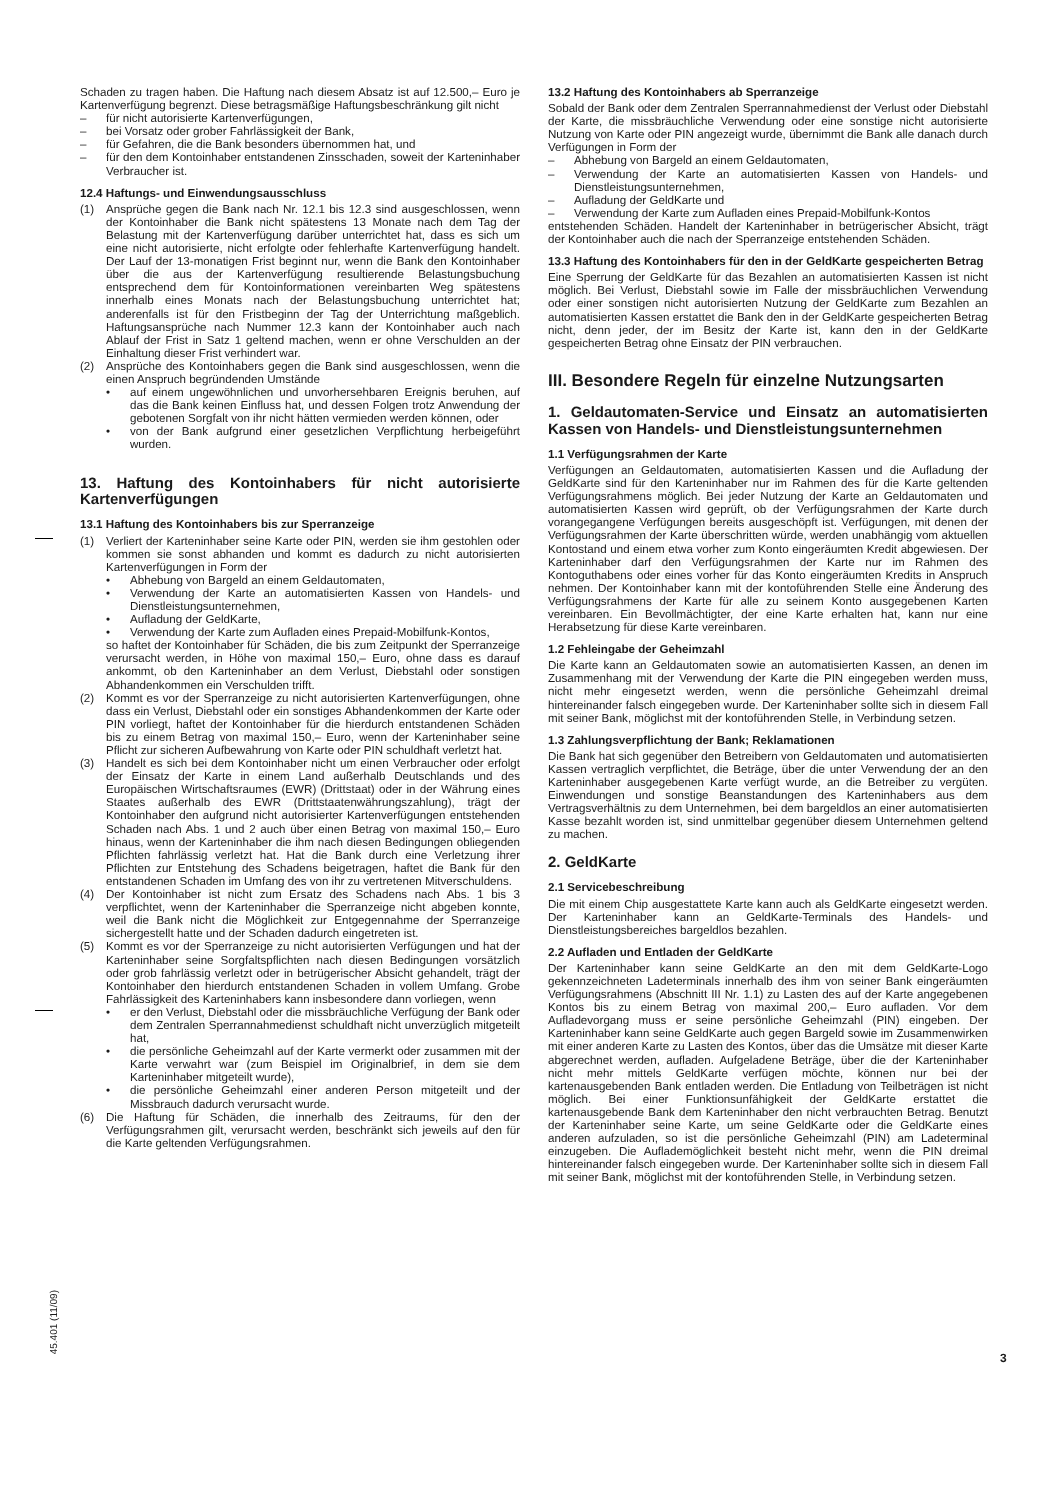Schaden zu tragen haben. Die Haftung nach diesem Absatz ist auf 12.500,– Euro je Kartenverfügung begrenzt. Diese betragsmäßige Haftungsbeschränkung gilt nicht
– für nicht autorisierte Kartenverfügungen,
– bei Vorsatz oder grober Fahrlässigkeit der Bank,
– für Gefahren, die die Bank besonders übernommen hat, und
– für den dem Kontoinhaber entstandenen Zinsschaden, soweit der Karteninhaber Verbraucher ist.
12.4 Haftungs- und Einwendungsausschluss
(1) Ansprüche gegen die Bank nach Nr. 12.1 bis 12.3 sind ausgeschlossen, wenn der Kontoinhaber die Bank nicht spätestens 13 Monate nach dem Tag der Belastung mit der Kartenverfügung darüber unterrichtet hat, dass es sich um eine nicht autorisierte, nicht erfolgte oder fehlerhafte Kartenverfügung handelt. Der Lauf der 13-monatigen Frist beginnt nur, wenn die Bank den Kontoinhaber über die aus der Kartenverfügung resultierende Belastungsbuchung entsprechend dem für Kontoinformationen vereinbarten Weg spätestens innerhalb eines Monats nach der Belastungsbuchung unterrichtet hat; anderenfalls ist für den Fristbeginn der Tag der Unterrichtung maßgeblich. Haftungsansprüche nach Nummer 12.3 kann der Kontoinhaber auch nach Ablauf der Frist in Satz 1 geltend machen, wenn er ohne Verschulden an der Einhaltung dieser Frist verhindert war.
(2) Ansprüche des Kontoinhabers gegen die Bank sind ausgeschlossen, wenn die einen Anspruch begründenden Umstände
• auf einem ungewöhnlichen und unvorhersehbaren Ereignis beruhen, auf das die Bank keinen Einfluss hat, und dessen Folgen trotz Anwendung der gebotenen Sorgfalt von ihr nicht hätten vermieden werden können, oder
• von der Bank aufgrund einer gesetzlichen Verpflichtung herbeigeführt wurden.
13. Haftung des Kontoinhabers für nicht autorisierte Kartenverfügungen
13.1 Haftung des Kontoinhabers bis zur Sperranzeige
(1) Verliert der Karteninhaber seine Karte oder PIN, werden sie ihm gestohlen oder kommen sie sonst abhanden und kommt es dadurch zu nicht autorisierten Kartenverfügungen in Form der
• Abhebung von Bargeld an einem Geldautomaten,
• Verwendung der Karte an automatisierten Kassen von Handels- und Dienstleistungsunternehmen,
• Aufladung der GeldKarte,
• Verwendung der Karte zum Aufladen eines Prepaid-Mobilfunk-Kontos,
so haftet der Kontoinhaber für Schäden, die bis zum Zeitpunkt der Sperranzeige verursacht werden, in Höhe von maximal 150,– Euro, ohne dass es darauf ankommt, ob den Karteninhaber an dem Verlust, Diebstahl oder sonstigen Abhandenkommen ein Verschulden trifft.
(2) Kommt es vor der Sperranzeige zu nicht autorisierten Kartenverfügungen, ohne dass ein Verlust, Diebstahl oder ein sonstiges Abhandenkommen der Karte oder PIN vorliegt, haftet der Kontoinhaber für die hierdurch entstandenen Schäden bis zu einem Betrag von maximal 150,– Euro, wenn der Karteninhaber seine Pflicht zur sicheren Aufbewahrung von Karte oder PIN schuldhaft verletzt hat.
(3) Handelt es sich bei dem Kontoinhaber nicht um einen Verbraucher oder erfolgt der Einsatz der Karte in einem Land außerhalb Deutschlands und des Europäischen Wirtschaftsraumes (EWR) (Drittstaat) oder in der Währung eines Staates außerhalb des EWR (Drittstaatenwährungszahlung), trägt der Kontoinhaber den aufgrund nicht autorisierter Kartenverfügungen entstehenden Schaden nach Abs. 1 und 2 auch über einen Betrag von maximal 150,– Euro hinaus, wenn der Karteninhaber die ihm nach diesen Bedingungen obliegenden Pflichten fahrlässig verletzt hat. Hat die Bank durch eine Verletzung ihrer Pflichten zur Entstehung des Schadens beigetragen, haftet die Bank für den entstandenen Schaden im Umfang des von ihr zu vertretenen Mitverschuldens.
(4) Der Kontoinhaber ist nicht zum Ersatz des Schadens nach Abs. 1 bis 3 verpflichtet, wenn der Karteninhaber die Sperranzeige nicht abgeben konnte, weil die Bank nicht die Möglichkeit zur Entgegennahme der Sperranzeige sichergestellt hatte und der Schaden dadurch eingetreten ist.
(5) Kommt es vor der Sperranzeige zu nicht autorisierten Verfügungen und hat der Karteninhaber seine Sorgfaltspflichten nach diesen Bedingungen vorsätzlich oder grob fahrlässig verletzt oder in betrügerischer Absicht gehandelt, trägt der Kontoinhaber den hierdurch entstandenen Schaden in vollem Umfang. Grobe Fahrlässigkeit des Karteninhabers kann insbesondere dann vorliegen, wenn
• er den Verlust, Diebstahl oder die missbräuchliche Verfügung der Bank oder dem Zentralen Sperrannahmedienst schuldhaft nicht unverzüglich mitgeteilt hat,
• die persönliche Geheimzahl auf der Karte vermerkt oder zusammen mit der Karte verwahrt war (zum Beispiel im Originalbrief, in dem sie dem Karteninhaber mitgeteilt wurde),
• die persönliche Geheimzahl einer anderen Person mitgeteilt und der Missbrauch dadurch verursacht wurde.
(6) Die Haftung für Schäden, die innerhalb des Zeitraums, für den der Verfügungsrahmen gilt, verursacht werden, beschränkt sich jeweils auf den für die Karte geltenden Verfügungsrahmen.
13.2 Haftung des Kontoinhabers ab Sperranzeige
Sobald der Bank oder dem Zentralen Sperrannahmedienst der Verlust oder Diebstahl der Karte, die missbräuchliche Verwendung oder eine sonstige nicht autorisierte Nutzung von Karte oder PIN angezeigt wurde, übernimmt die Bank alle danach durch Verfügungen in Form der
– Abhebung von Bargeld an einem Geldautomaten,
– Verwendung der Karte an automatisierten Kassen von Handels- und Dienstleistungsunternehmen,
– Aufladung der GeldKarte und
– Verwendung der Karte zum Aufladen eines Prepaid-Mobilfunk-Kontos
entstehenden Schäden. Handelt der Karteninhaber in betrügerischer Absicht, trägt der Kontoinhaber auch die nach der Sperranzeige entstehenden Schäden.
13.3 Haftung des Kontoinhabers für den in der GeldKarte gespeicherten Betrag
Eine Sperrung der GeldKarte für das Bezahlen an automatisierten Kassen ist nicht möglich. Bei Verlust, Diebstahl sowie im Falle der missbräuchlichen Verwendung oder einer sonstigen nicht autorisierten Nutzung der GeldKarte zum Bezahlen an automatisierten Kassen erstattet die Bank den in der GeldKarte gespeicherten Betrag nicht, denn jeder, der im Besitz der Karte ist, kann den in der GeldKarte gespeicherten Betrag ohne Einsatz der PIN verbrauchen.
III. Besondere Regeln für einzelne Nutzungsarten
1. Geldautomaten-Service und Einsatz an automatisierten Kassen von Handels- und Dienstleistungsunternehmen
1.1 Verfügungsrahmen der Karte
Verfügungen an Geldautomaten, automatisierten Kassen und die Aufladung der GeldKarte sind für den Karteninhaber nur im Rahmen des für die Karte geltenden Verfügungsrahmens möglich. Bei jeder Nutzung der Karte an Geldautomaten und automatisierten Kassen wird geprüft, ob der Verfügungsrahmen der Karte durch vorangegangene Verfügungen bereits ausgeschöpft ist. Verfügungen, mit denen der Verfügungsrahmen der Karte überschritten würde, werden unabhängig vom aktuellen Kontostand und einem etwa vorher zum Konto eingeräumten Kredit abgewiesen. Der Karteninhaber darf den Verfügungsrahmen der Karte nur im Rahmen des Kontoguthabens oder eines vorher für das Konto eingeräumten Kredits in Anspruch nehmen. Der Kontoinhaber kann mit der kontoführenden Stelle eine Änderung des Verfügungsrahmens der Karte für alle zu seinem Konto ausgegebenen Karten vereinbaren. Ein Bevollmächtigter, der eine Karte erhalten hat, kann nur eine Herabsetzung für diese Karte vereinbaren.
1.2 Fehleingabe der Geheimzahl
Die Karte kann an Geldautomaten sowie an automatisierten Kassen, an denen im Zusammenhang mit der Verwendung der Karte die PIN eingegeben werden muss, nicht mehr eingesetzt werden, wenn die persönliche Geheimzahl dreimal hintereinander falsch eingegeben wurde. Der Karteninhaber sollte sich in diesem Fall mit seiner Bank, möglichst mit der kontoführenden Stelle, in Verbindung setzen.
1.3 Zahlungsverpflichtung der Bank; Reklamationen
Die Bank hat sich gegenüber den Betreibern von Geldautomaten und automatisierten Kassen vertraglich verpflichtet, die Beträge, über die unter Verwendung der an den Karteninhaber ausgegebenen Karte verfügt wurde, an die Betreiber zu vergüten. Einwendungen und sonstige Beanstandungen des Karteninhabers aus dem Vertragsverhältnis zu dem Unternehmen, bei dem bargeldlos an einer automatisierten Kasse bezahlt worden ist, sind unmittelbar gegenüber diesem Unternehmen geltend zu machen.
2. GeldKarte
2.1 Servicebeschreibung
Die mit einem Chip ausgestattete Karte kann auch als GeldKarte eingesetzt werden. Der Karteninhaber kann an GeldKarte-Terminals des Handels- und Dienstleistungsbereiches bargeldlos bezahlen.
2.2 Aufladen und Entladen der GeldKarte
Der Karteninhaber kann seine GeldKarte an den mit dem GeldKarte-Logo gekennzeichneten Ladeterminals innerhalb des ihm von seiner Bank eingeräumten Verfügungsrahmens (Abschnitt III Nr. 1.1) zu Lasten des auf der Karte angegebenen Kontos bis zu einem Betrag von maximal 200,– Euro aufladen. Vor dem Aufladevorgang muss er seine persönliche Geheimzahl (PIN) eingeben. Der Karteninhaber kann seine GeldKarte auch gegen Bargeld sowie im Zusammenwirken mit einer anderen Karte zu Lasten des Kontos, über das die Umsätze mit dieser Karte abgerechnet werden, aufladen. Aufgeladene Beträge, über die der Karteninhaber nicht mehr mittels GeldKarte verfügen möchte, können nur bei der kartenausgebenden Bank entladen werden. Die Entladung von Teilbeträgen ist nicht möglich. Bei einer Funktionsunfähigkeit der GeldKarte erstattet die kartenausgebende Bank dem Karteninhaber den nicht verbrauchten Betrag. Benutzt der Karteninhaber seine Karte, um seine GeldKarte oder die GeldKarte eines anderen aufzuladen, so ist die persönliche Geheimzahl (PIN) am Ladeterminal einzugeben. Die Auflademöglichkeit besteht nicht mehr, wenn die PIN dreimal hintereinander falsch eingegeben wurde. Der Karteninhaber sollte sich in diesem Fall mit seiner Bank, möglichst mit der kontoführenden Stelle, in Verbindung setzen.
45.401 (11/09)
3